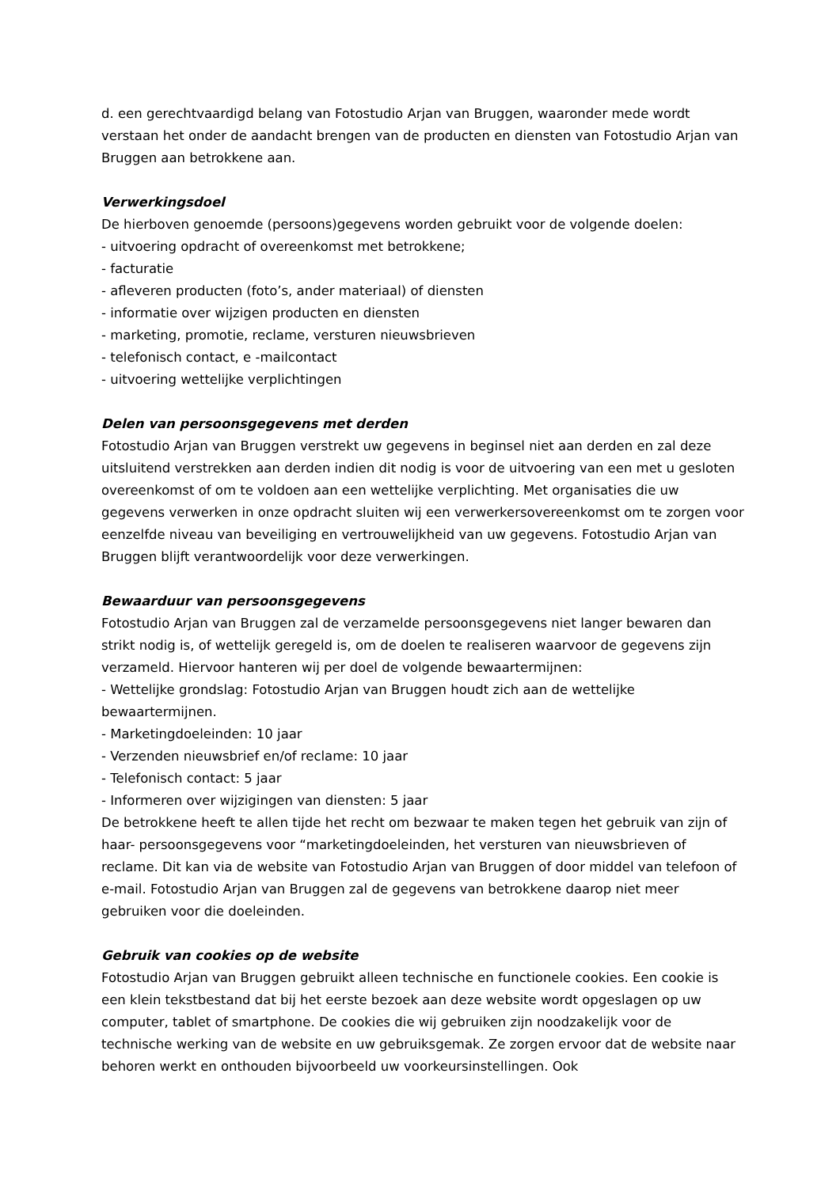d. een gerechtvaardigd belang van Fotostudio Arjan van Bruggen, waaronder mede wordt verstaan het onder de aandacht brengen van de producten en diensten van Fotostudio Arjan van Bruggen aan betrokkene aan.
Verwerkingsdoel
De hierboven genoemde (persoons)gegevens worden gebruikt voor de volgende doelen:
- uitvoering opdracht of overeenkomst met betrokkene;
- facturatie
- afleveren producten (foto’s, ander materiaal) of diensten
- informatie over wijzigen producten en diensten
- marketing, promotie, reclame, versturen nieuwsbrieven
- telefonisch contact, e -mailcontact
- uitvoering wettelijke verplichtingen
Delen van persoonsgegevens met derden
Fotostudio Arjan van Bruggen verstrekt uw gegevens in beginsel niet aan derden en zal deze uitsluitend verstrekken aan derden indien dit nodig is voor de uitvoering van een met u gesloten overeenkomst of om te voldoen aan een wettelijke verplichting. Met organisaties die uw gegevens verwerken in onze opdracht sluiten wij een verwerkersovereenkomst om te zorgen voor eenzelfde niveau van beveiliging en vertrouwelijkheid van uw gegevens. Fotostudio Arjan van Bruggen blijft verantwoordelijk voor deze verwerkingen.
Bewaarduur van persoonsgegevens
Fotostudio Arjan van Bruggen zal de verzamelde persoonsgegevens niet langer bewaren dan strikt nodig is, of wettelijk geregeld is, om de doelen te realiseren waarvoor de gegevens zijn verzameld. Hiervoor hanteren wij per doel de volgende bewaartermijnen:
- Wettelijke grondslag: Fotostudio Arjan van Bruggen houdt zich aan de wettelijke bewaartermijnen.
- Marketingdoeleinden: 10 jaar
- Verzenden nieuwsbrief en/of reclame: 10 jaar
- Telefonisch contact: 5 jaar
- Informeren over wijzigingen van diensten: 5 jaar
De betrokkene heeft te allen tijde het recht om bezwaar te maken tegen het gebruik van zijn of haar- persoonsgegevens voor “marketingdoeleinden, het versturen van nieuwsbrieven of reclame. Dit kan via de website van Fotostudio Arjan van Bruggen of door middel van telefoon of e-mail. Fotostudio Arjan van Bruggen zal de gegevens van betrokkene daarop niet meer gebruiken voor die doeleinden.
Gebruik van cookies op de website
Fotostudio Arjan van Bruggen gebruikt alleen technische en functionele cookies. Een cookie is een klein tekstbestand dat bij het eerste bezoek aan deze website wordt opgeslagen op uw computer, tablet of smartphone. De cookies die wij gebruiken zijn noodzakelijk voor de technische werking van de website en uw gebruiksgemak. Ze zorgen ervoor dat de website naar behoren werkt en onthouden bijvoorbeeld uw voorkeursinstellingen. Ook